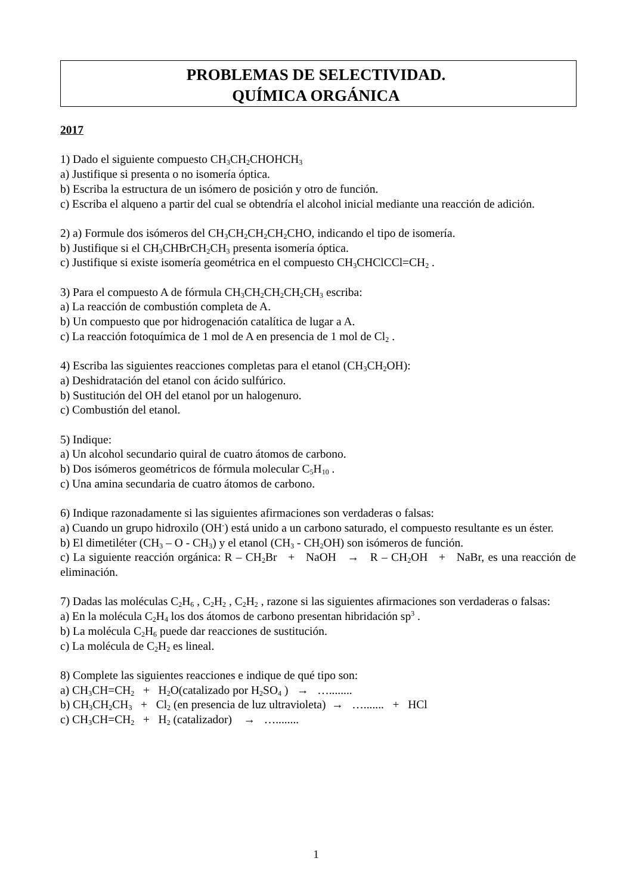PROBLEMAS DE SELECTIVIDAD.
QUÍMICA ORGÁNICA
2017
1) Dado el siguiente compuesto CH<sub>3</sub>CH<sub>2</sub>CHOHCH<sub>3</sub>
a) Justifique si presenta o no isomería óptica.
b) Escriba la estructura de un isómero de posición y otro de función.
c) Escriba el alqueno a partir del cual se obtendría el alcohol inicial mediante una reacción de adición.
2) a) Formule dos isómeros del CH<sub>3</sub>CH<sub>2</sub>CH<sub>2</sub>CH<sub>2</sub>CHO, indicando el tipo de isomería.
b) Justifique si el CH<sub>3</sub>CHBrCH<sub>2</sub>CH<sub>3</sub> presenta isomería óptica.
c) Justifique si existe isomería geométrica en el compuesto CH<sub>3</sub>CHClCCl=CH<sub>2</sub> .
3) Para el compuesto A de fórmula CH<sub>3</sub>CH<sub>2</sub>CH<sub>2</sub>CH<sub>2</sub>CH<sub>3</sub> escriba:
a) La reacción de combustión completa de A.
b) Un compuesto que por hidrogenación catalítica de lugar a A.
c) La reacción fotoquímica de 1 mol de A en presencia de 1 mol de Cl<sub>2</sub> .
4) Escriba las siguientes reacciones completas para el etanol (CH<sub>3</sub>CH<sub>2</sub>OH):
a) Deshidratación del etanol con ácido sulfúrico.
b) Sustitución del OH del etanol por un halogenuro.
c) Combustión del etanol.
5) Indique:
a) Un alcohol secundario quiral de cuatro átomos de carbono.
b) Dos isómeros geométricos de fórmula molecular C<sub>5</sub>H<sub>10</sub> .
c) Una amina secundaria de cuatro átomos de carbono.
6) Indique razonadamente si las siguientes afirmaciones son verdaderas o falsas:
a) Cuando un grupo hidroxilo (OH<sup>-</sup>) está unido a un carbono saturado, el compuesto resultante es un éster.
b) El dimetiléter (CH<sub>3</sub> – O - CH<sub>3</sub>) y el etanol (CH<sub>3</sub> - CH<sub>2</sub>OH) son isómeros de función.
c) La siguiente reacción orgánica: R – CH<sub>2</sub>Br + NaOH → R – CH<sub>2</sub>OH + NaBr, es una reacción de eliminación.
7) Dadas las moléculas C<sub>2</sub>H<sub>6</sub> , C<sub>2</sub>H<sub>2</sub> , C<sub>2</sub>H<sub>2</sub> , razone si las siguientes afirmaciones son verdaderas o falsas:
a) En la molécula C<sub>2</sub>H<sub>4</sub> los dos átomos de carbono presentan hibridación sp<sup>3</sup> .
b) La molécula C<sub>2</sub>H<sub>6</sub> puede dar reacciones de sustitución.
c) La molécula de C<sub>2</sub>H<sub>2</sub> es lineal.
8) Complete las siguientes reacciones e indique de qué tipo son:
a) CH<sub>3</sub>CH=CH<sub>2</sub> + H<sub>2</sub>O(catalizado por H<sub>2</sub>SO<sub>4</sub> ) → …........
b) CH<sub>3</sub>CH<sub>2</sub>CH<sub>3</sub> + Cl<sub>2</sub> (en presencia de luz ultravioleta) → …....... + HCl
c) CH<sub>3</sub>CH=CH<sub>2</sub> + H<sub>2</sub> (catalizador) → …........
1